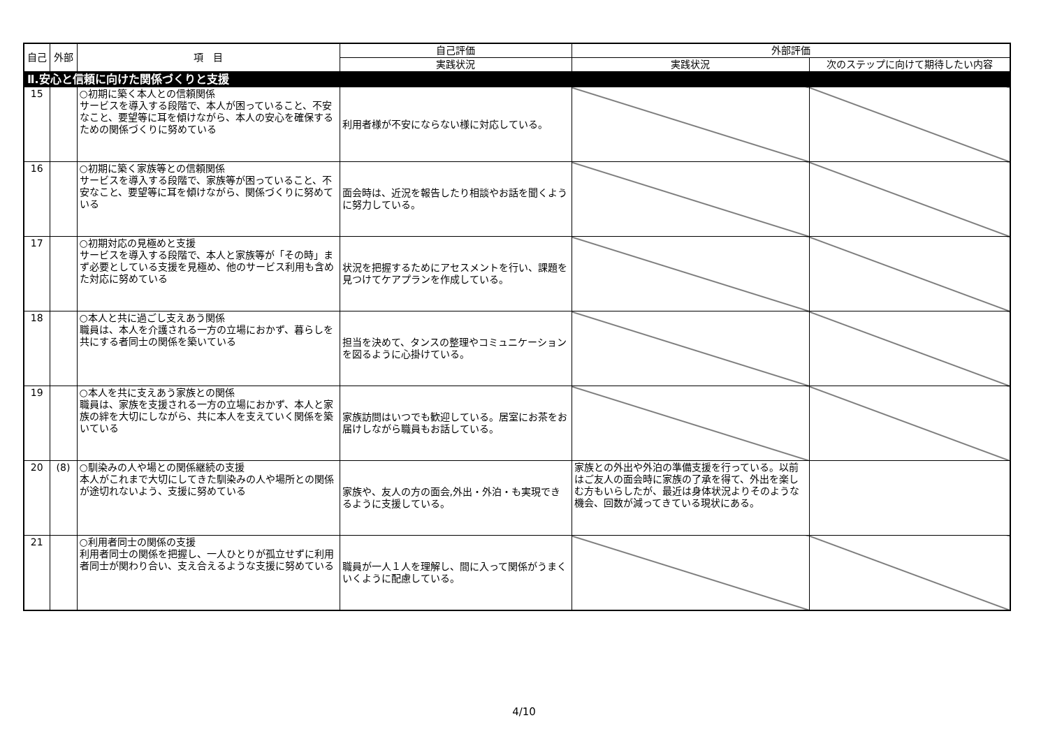| 自己 | 外部 | 項 目 | 自己評価 | 外部評価 | |
| --- | --- | --- | --- | --- | --- |
| | | | 実践状況 | 実践状況 | 次のステップに向けて期待したい内容 |
| Ⅱ.安心と信頼に向けた関係づくりと支援 | | | | | |
| 15 | | ○初期に築く本人との信頼関係 サービスを導入する段階で、本人が困っていること、不安なこと、要望等に耳を傾けながら、本人の安心を確保するための関係づくりに努めている | 利用者様が不安にならない様に対応している。 | | |
| 16 | | ○初期に築く家族等との信頼関係 サービスを導入する段階で、家族等が困っていること、不安なこと、要望等に耳を傾けながら、関係づくりに努めている | 面会時は、近況を報告したり相談やお話を聞くように努力している。 | | |
| 17 | | ○初期対応の見極めと支援 サービスを導入する段階で、本人と家族等が「その時」まず必要としている支援を見極め、他のサービス利用も含めた対応に努めている | 状況を把握するためにアセスメントを行い、課題を見つけてケアプランを作成している。 | | |
| 18 | | ○本人と共に過ごし支えあう関係 職員は、本人を介護される一方の立場におかず、暮らしを共にする者同士の関係を築いている | 担当を決めて、タンスの整理やコミュニケーションを図るように心掛けている。 | | |
| 19 | | ○本人を共に支えあう家族との関係 職員は、家族を支援される一方の立場におかず、本人と家族の絆を大切にしながら、共に本人を支えていく関係を築いている | 家族訪問はいつでも歓迎している。居室にお茶をお届けしながら職員もお話している。 | | |
| 20 | (8) | ○馴染みの人や場との関係継続の支援 本人がこれまで大切にしてきた馴染みの人や場所との関係が途切れないよう、支援に努めている | 家族や、友人の方の面会,外出・外泊・も実現できるように支援している。 | 家族との外出や外泊の準備支援を行っている。以前はご友人の面会時に家族の了承を得て、外出を楽しむ方もいらしたが、最近は身体状況よりそのような機会、回数が減ってきている現状にある。 | |
| 21 | | ○利用者同士の関係の支援 利用者同士の関係を把握し、一人ひとりが孤立せずに利用者同士が関わり合い、支え合えるような支援に努めている | 職員が一人１人を理解し、間に入って関係がうまくいくように配慮している。 | | |
4/10